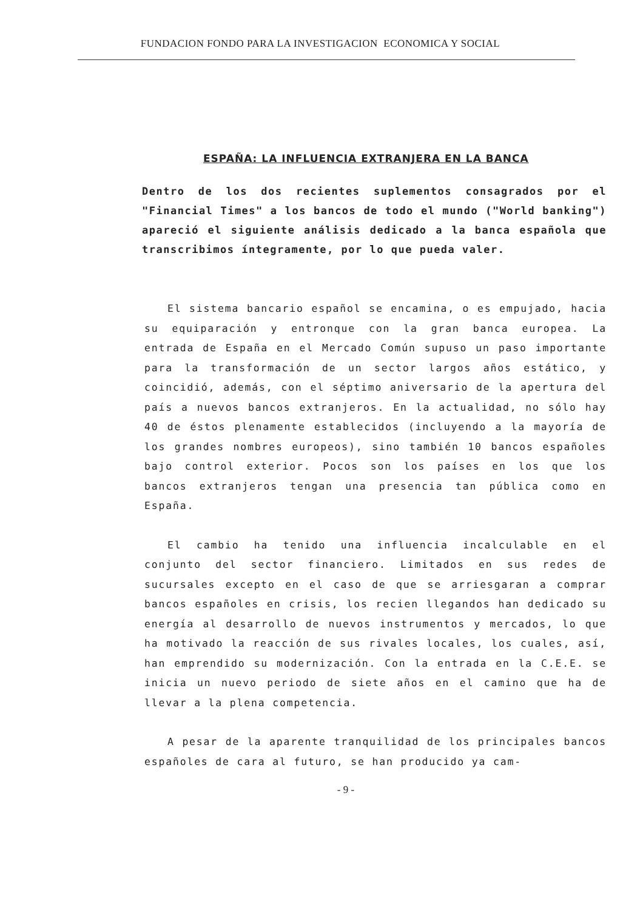FUNDACION FONDO PARA LA INVESTIGACION ECONOMICA Y SOCIAL
ESPAÑA: LA INFLUENCIA EXTRANJERA EN LA BANCA
Dentro de los dos recientes suplementos consagrados por el "Financial Times" a los bancos de todo el mundo ("World banking") apareció el siguiente análisis dedicado a la banca española que transcribimos íntegramente, por lo que pueda valer.
El sistema bancario español se encamina, o es empujado, hacia su equiparación y entronque con la gran banca europea. La entrada de España en el Mercado Común supuso un paso importante para la transformación de un sector largos años estático, y coincidió, además, con el séptimo aniversario de la apertura del país a nuevos bancos extranjeros. En la actualidad, no sólo hay 40 de éstos plenamente establecidos (incluyendo a la mayoría de los grandes nombres europeos), sino también 10 bancos españoles bajo control exterior. Pocos son los países en los que los bancos extranjeros tengan una presencia tan pública como en España.
El cambio ha tenido una influencia incalculable en el conjunto del sector financiero. Limitados en sus redes de sucursales excepto en el caso de que se arriesgaran a comprar bancos españoles en crisis, los recien llegandos han dedicado su energía al desarrollo de nuevos instrumentos y mercados, lo que ha motivado la reacción de sus rivales locales, los cuales, así, han emprendido su modernización. Con la entrada en la C.E.E. se inicia un nuevo periodo de siete años en el camino que ha de llevar a la plena competencia.
A pesar de la aparente tranquilidad de los principales bancos españoles de cara al futuro, se han producido ya cam-
- 9 -